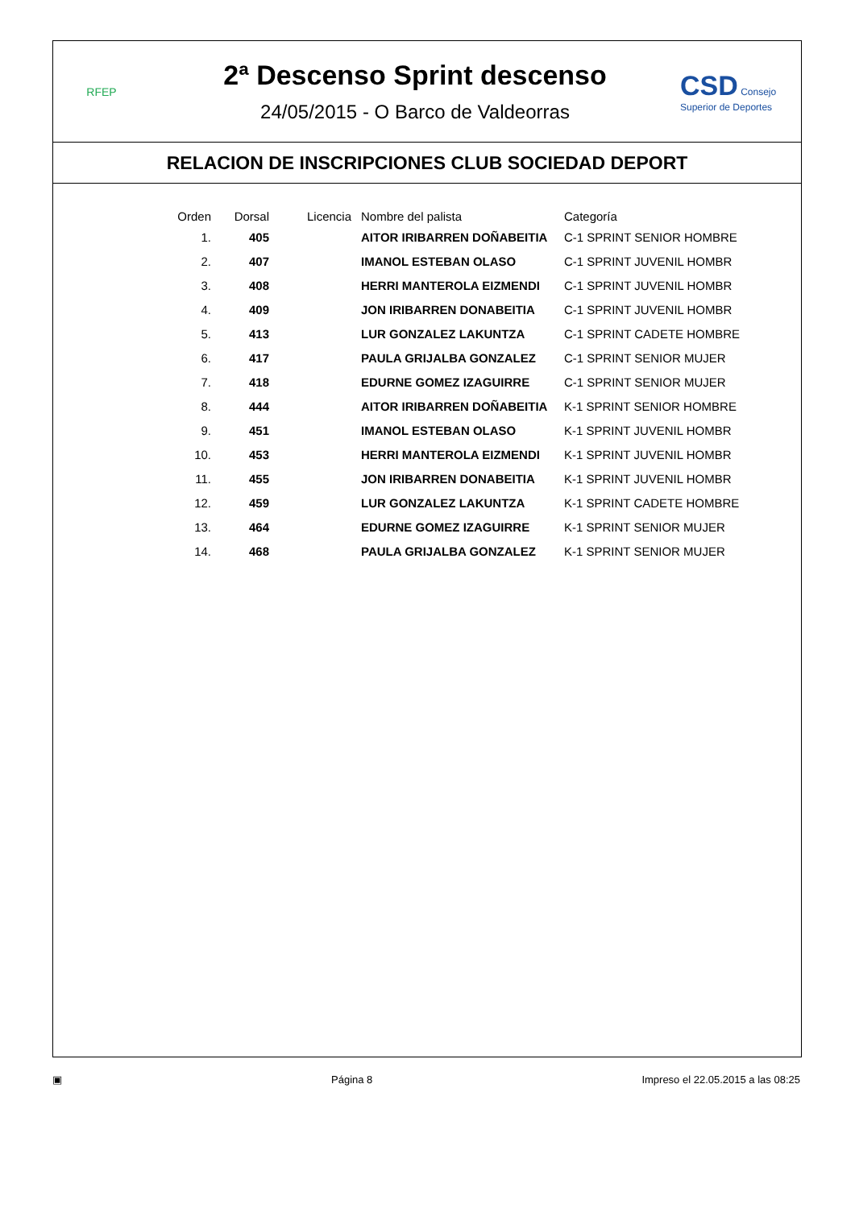RFEP
2ª Descenso Sprint descenso
24/05/2015 - O Barco de Valdeorras
CSD Consejo Superior de Deportes
RELACION DE INSCRIPCIONES CLUB SOCIEDAD DEPORT
| Orden | Dorsal | Licencia | Nombre del palista | Categoría |
| --- | --- | --- | --- | --- |
| 1. | 405 | | AITOR IRIBARREN DOÑABEITIA | C-1 SPRINT SENIOR HOMBRE |
| 2. | 407 | | IMANOL ESTEBAN OLASO | C-1 SPRINT JUVENIL HOMBR |
| 3. | 408 | | HERRI MANTEROLA EIZMENDI | C-1 SPRINT JUVENIL HOMBR |
| 4. | 409 | | JON IRIBARREN DONABEITIA | C-1 SPRINT JUVENIL HOMBR |
| 5. | 413 | | LUR GONZALEZ LAKUNTZA | C-1 SPRINT CADETE HOMBRE |
| 6. | 417 | | PAULA GRIJALBA GONZALEZ | C-1 SPRINT SENIOR MUJER |
| 7. | 418 | | EDURNE GOMEZ IZAGUIRRE | C-1 SPRINT SENIOR MUJER |
| 8. | 444 | | AITOR IRIBARREN DOÑABEITIA | K-1 SPRINT SENIOR HOMBRE |
| 9. | 451 | | IMANOL ESTEBAN OLASO | K-1 SPRINT JUVENIL HOMBR |
| 10. | 453 | | HERRI MANTEROLA EIZMENDI | K-1 SPRINT JUVENIL HOMBR |
| 11. | 455 | | JON IRIBARREN DONABEITIA | K-1 SPRINT JUVENIL HOMBR |
| 12. | 459 | | LUR GONZALEZ LAKUNTZA | K-1 SPRINT CADETE HOMBRE |
| 13. | 464 | | EDURNE GOMEZ IZAGUIRRE | K-1 SPRINT SENIOR MUJER |
| 14. | 468 | | PAULA GRIJALBA GONZALEZ | K-1 SPRINT SENIOR MUJER |
▣ Página 8 Impreso el 22.05.2015 a las 08:25